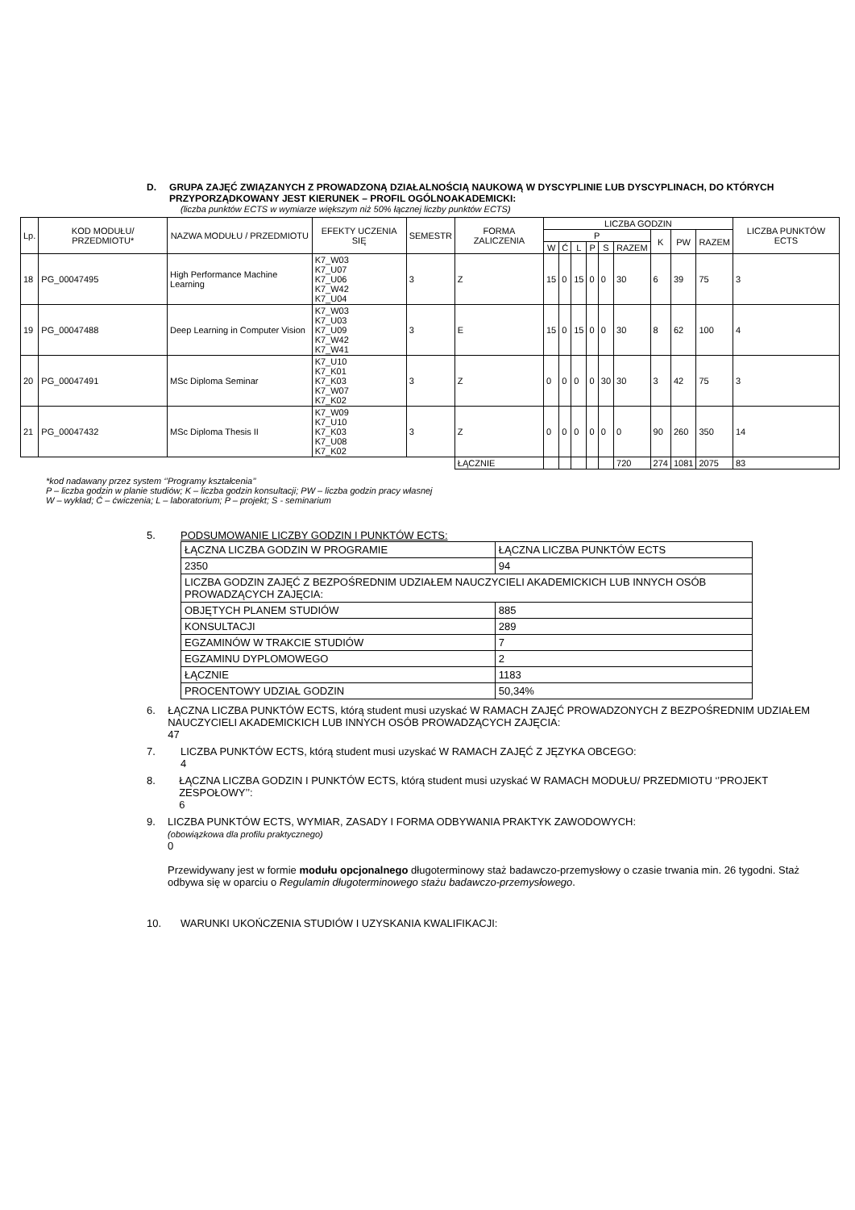D. GRUPA ZAJĘĆ ZWIĄZANYCH Z PROWADZONĄ DZIAŁALNOŚCIĄ NAUKOWĄ W DYSCYPLINIE LUB DYSCYPLINACH, DO KTÓRYCH PRZYPORZĄDKOWANY JEST KIERUNEK – PROFIL OGÓLNOAKADEMICKI:
(liczba punktów ECTS w wymiarze większym niż 50% łącznej liczby punktów ECTS)
| Lp. | KOD MODUŁU/ PRZEDMIOTU* | NAZWA MODUŁU / PRZEDMIOTU | EFEKTY UCZENIA SIĘ | SEMESTR | FORMA ZALICZENIA | LICZBA GODZIN | | | | | | | | | LICZBA PUNKTÓW ECTS |
| --- | --- | --- | --- | --- | --- | --- | --- | --- | --- | --- | --- | --- | --- | --- | --- |
| | | | | | | P | | | | | | K | PW | RAZEM | |
| | | | | | | W | Ć | L | P | S | RAZEM | | | | |
| 18 | PG_00047495 | High Performance Machine Learning | K7_W03 K7_U07 K7_U06 K7_W42 K7_U04 | 3 | Z | 15 | 0 | 15 | 0 | 0 | 30 | 6 | 39 | 75 | 3 |
| 19 | PG_00047488 | Deep Learning in Computer Vision | K7_W03 K7_U03 K7_U09 K7_W42 K7_W41 | 3 | E | 15 | 0 | 15 | 0 | 0 | 30 | 8 | 62 | 100 | 4 |
| 20 | PG_00047491 | MSc Diploma Seminar | K7_U10 K7_K01 K7_K03 K7_W07 K7_K02 | 3 | Z | 0 | 0 | 0 | 0 | 30 | 30 | 3 | 42 | 75 | 3 |
| 21 | PG_00047432 | MSc Diploma Thesis II | K7_W09 K7_U10 K7_K03 K7_U08 K7_K02 | 3 | Z | 0 | 0 | 0 | 0 | 0 | 0 | 90 | 260 | 350 | 14 |
| | | | | | ŁĄCZNIE | | | | | | 720 | 274 | 1081 | 2075 | 83 |
*kod nadawany przez system ‘’Programy kształcenia’’
P – liczba godzin w planie studiów; K – liczba godzin konsultacji; PW – liczba godzin pracy własnej
W – wykład; Ć – ćwiczenia; L – laboratorium; P – projekt; S - seminarium
5. PODSUMOWANIE LICZBY GODZIN I PUNKTÓW ECTS:
| ŁĄCZNA LICZBA GODZIN W PROGRAMIE | ŁĄCZNA LICZBA PUNKTÓW ECTS |
| 2350 | 94 |
| LICZBA GODZIN ZAJĘĆ Z BEZPOŚREDNIM UDZIAŁEM NAUCZYCIELI AKADEMICKICH LUB INNYCH OSÓB PROWADZĄCYCH ZAJĘCIA: | |
| OBJĘTYCH PLANEM STUDIÓW | 885 |
| KONSULTACJI | 289 |
| EGZAMINÓW W TRAKCIE STUDIÓW | 7 |
| EGZAMINU DYPLOMOWEGO | 2 |
| ŁĄCZNIE | 1183 |
| PROCENTOWY UDZIAŁ GODZIN | 50,34% |
6. ŁĄCZNA LICZBA PUNKTÓW ECTS, którą student musi uzyskać W RAMACH ZAJĘĆ PROWADZONYCH Z BEZPOŚREDNIM UDZIAŁEM NAUCZYCIELI AKADEMICKICH LUB INNYCH OSÓB PROWADZĄCYCH ZAJĘCIA:
47
7. LICZBA PUNKTÓW ECTS, którą student musi uzyskać W RAMACH ZAJĘĆ Z JĘZYKA OBCEGO:
4
8. ŁĄCZNA LICZBA GODZIN I PUNKTÓW ECTS, którą student musi uzyskać W RAMACH MODUŁU/ PRZEDMIOTU ‘’PROJEKT ZESPOŁOWY’’:
6
9. LICZBA PUNKTÓW ECTS, WYMIAR, ZASADY I FORMA ODBYWANIA PRAKTYK ZAWODOWYCH:
(obowiązkowa dla profilu praktycznego)
0
Przewidywany jest w formie modułu opcjonalnego długoterminowy staż badawczo-przemysłowy o czasie trwania min. 26 tygodni. Staż odbywa się w oparciu o Regulamin długoterminowego stażu badawczo-przemysłowego.
10. WARUNKI UKOŃCZENIA STUDIÓW I UZYSKANIA KWALIFIKACJI: